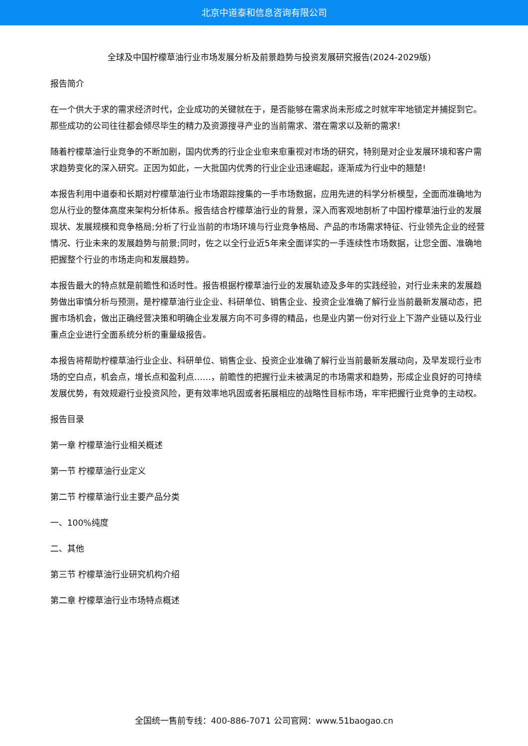北京中道泰和信息咨询有限公司
全球及中国柠檬草油行业市场发展分析及前景趋势与投资发展研究报告(2024-2029版)
报告简介
在一个供大于求的需求经济时代，企业成功的关键就在于，是否能够在需求尚未形成之时就牢牢地锁定并捕捉到它。那些成功的公司往往都会倾尽毕生的精力及资源搜寻产业的当前需求、潜在需求以及新的需求!
随着柠檬草油行业竞争的不断加剧，国内优秀的行业企业愈来愈重视对市场的研究，特别是对企业发展环境和客户需求趋势变化的深入研究。正因为如此，一大批国内优秀的行业企业迅速崛起，逐渐成为行业中的翘楚!
本报告利用中道泰和长期对柠檬草油行业市场跟踪搜集的一手市场数据，应用先进的科学分析模型，全面而准确地为您从行业的整体高度来架构分析体系。报告结合柠檬草油行业的背景，深入而客观地剖析了中国柠檬草油行业的发展现状、发展规模和竞争格局;分析了行业当前的市场环境与行业竞争格局、产品的市场需求特征、行业领先企业的经营情况、行业未来的发展趋势与前景;同时，佐之以全行业近5年来全面详实的一手连续性市场数据，让您全面、准确地把握整个行业的市场走向和发展趋势。
本报告最大的特点就是前瞻性和适时性。报告根据柠檬草油行业的发展轨迹及多年的实践经验，对行业未来的发展趋势做出审慎分析与预测，是柠檬草油行业企业、科研单位、销售企业、投资企业准确了解行业当前最新发展动态，把握市场机会，做出正确经营决策和明确企业发展方向不可多得的精品，也是业内第一份对行业上下游产业链以及行业重点企业进行全面系统分析的重量级报告。
本报告将帮助柠檬草油行业企业、科研单位、销售企业、投资企业准确了解行业当前最新发展动向，及早发现行业市场的空白点，机会点，增长点和盈利点……，前瞻性的把握行业未被满足的市场需求和趋势，形成企业良好的可持续发展优势，有效规避行业投资风险，更有效率地巩固或者拓展相应的战略性目标市场，牢牢把握行业竞争的主动权。
报告目录
第一章 柠檬草油行业相关概述
第一节 柠檬草油行业定义
第二节 柠檬草油行业主要产品分类
一、100%纯度
二、其他
第三节 柠檬草油行业研究机构介绍
第二章 柠檬草油行业市场特点概述
全国统一售前专线：400-886-7071 公司官网：www.51baogao.cn